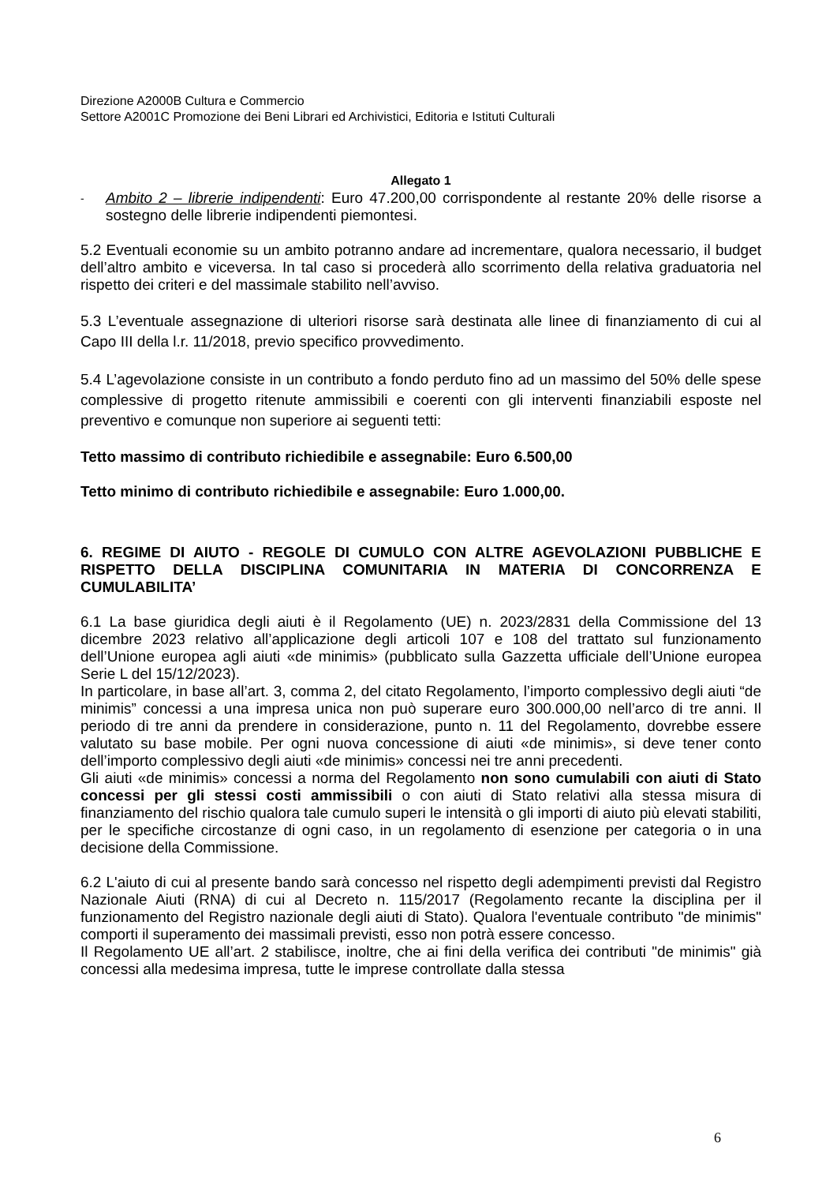Direzione A2000B Cultura e Commercio
Settore A2001C Promozione dei Beni Librari ed Archivistici, Editoria e Istituti Culturali
Allegato 1
-
Ambito 2 – librerie indipendenti: Euro 47.200,00 corrispondente al restante 20% delle risorse a sostegno delle librerie indipendenti piemontesi.
5.2 Eventuali economie su un ambito potranno andare ad incrementare, qualora necessario, il budget dell’altro ambito e viceversa. In tal caso si procederà allo scorrimento della relativa graduatoria nel rispetto dei criteri e del massimale stabilito nell’avviso.
5.3 L’eventuale assegnazione di ulteriori risorse sarà destinata alle linee di finanziamento di cui al Capo III della l.r. 11/2018, previo specifico provvedimento.
5.4 L’agevolazione consiste in un contributo a fondo perduto fino ad un massimo del 50% delle spese complessive di progetto ritenute ammissibili e coerenti con gli interventi finanziabili esposte nel preventivo e comunque non superiore ai seguenti tetti:
Tetto massimo di contributo richiedibile e assegnabile: Euro 6.500,00
Tetto minimo di contributo richiedibile e assegnabile: Euro 1.000,00.
6. REGIME DI AIUTO - REGOLE DI CUMULO CON ALTRE AGEVOLAZIONI PUBBLICHE E RISPETTO DELLA DISCIPLINA COMUNITARIA IN MATERIA DI CONCORRENZA E CUMULABILITA’
6.1 La base giuridica degli aiuti è il Regolamento (UE) n. 2023/2831 della Commissione del 13 dicembre 2023 relativo all’applicazione degli articoli 107 e 108 del trattato sul funzionamento dell’Unione europea agli aiuti «de minimis» (pubblicato sulla Gazzetta ufficiale dell’Unione europea Serie L del 15/12/2023).
In particolare, in base all’art. 3, comma 2, del citato Regolamento, l’importo complessivo degli aiuti “de minimis” concessi a una impresa unica non può superare euro 300.000,00 nell’arco di tre anni. Il periodo di tre anni da prendere in considerazione, punto n. 11 del Regolamento, dovrebbe essere valutato su base mobile. Per ogni nuova concessione di aiuti «de minimis», si deve tener conto dell’importo complessivo degli aiuti «de minimis» concessi nei tre anni precedenti.
Gli aiuti «de minimis» concessi a norma del Regolamento non sono cumulabili con aiuti di Stato concessi per gli stessi costi ammissibili o con aiuti di Stato relativi alla stessa misura di finanziamento del rischio qualora tale cumulo superi le intensità o gli importi di aiuto più elevati stabiliti, per le specifiche circostanze di ogni caso, in un regolamento di esenzione per categoria o in una decisione della Commissione.
6.2 L'aiuto di cui al presente bando sarà concesso nel rispetto degli adempimenti previsti dal Registro Nazionale Aiuti (RNA) di cui al Decreto n. 115/2017 (Regolamento recante la disciplina per il funzionamento del Registro nazionale degli aiuti di Stato). Qualora l'eventuale contributo "de minimis" comporti il superamento dei massimali previsti, esso non potrà essere concesso.
Il Regolamento UE all’art. 2 stabilisce, inoltre, che ai fini della verifica dei contributi "de minimis" già concessi alla medesima impresa, tutte le imprese controllate dalla stessa
6